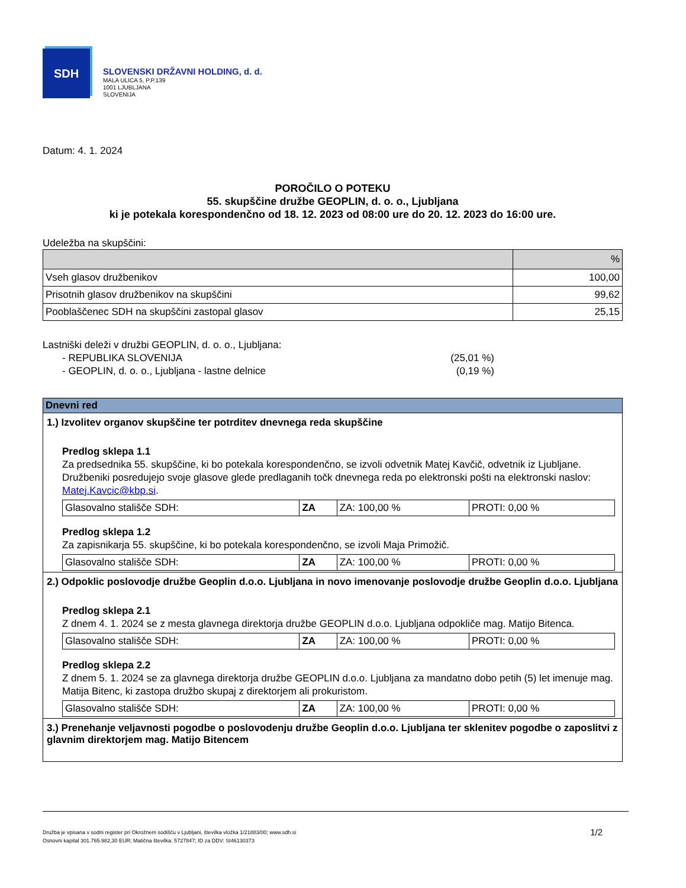SDH
SLOVENSKI DRŽAVNI HOLDING, d. d.
MALA ULICA 5, P.P.139
1001 LJUBLJANA
SLOVENIJA
Datum: 4. 1. 2024
POROČILO O POTEKU
55. skupščine družbe GEOPLIN, d. o. o., Ljubljana
ki je potekala korespondenčno od 18. 12. 2023 od 08:00 ure do 20. 12. 2023 do 16:00 ure.
Udeležba na skupščini:
| | % |
| --- | --- |
| Vseh glasov družbenikov | 100,00 |
| Prisotnih glasov družbenikov na skupščini | 99,62 |
| Pooblaščenec SDH na skupščini zastopal glasov | 25,15 |
Lastniški deleži v družbi GEOPLIN, d. o. o., Ljubljana:
- REPUBLIKA SLOVENIJA (25,01 %)
- GEOPLIN, d. o. o., Ljubljana - lastne delnice (0,19 %)
Dnevni red
1.) Izvolitev organov skupščine ter potrditev dnevnega reda skupščine
Predlog sklepa 1.1
Za predsednika 55. skupščine, ki bo potekala korespondenčno, se izvoli odvetnik Matej Kavčič, odvetnik iz Ljubljane. Družbeniki posredujejo svoje glasove glede predlaganih točk dnevnega reda po elektronski pošti na elektronski naslov: Matej.Kavcic@kbp.si.
| Glasovalno stališče SDH: | ZA | ZA: 100,00 % | PROTI: 0,00 % |
Predlog sklepa 1.2
Za zapisnikarja 55. skupščine, ki bo potekala korespondenčno, se izvoli Maja Primožič.
| Glasovalno stališče SDH: | ZA | ZA: 100,00 % | PROTI: 0,00 % |
2.) Odpoklic poslovodje družbe Geoplin d.o.o. Ljubljana in novo imenovanje poslovodje družbe Geoplin d.o.o. Ljubljana
Predlog sklepa 2.1
Z dnem 4. 1. 2024 se z mesta glavnega direktorja družbe GEOPLIN d.o.o. Ljubljana odpokliče mag. Matijo Bitenca.
| Glasovalno stališče SDH: | ZA | ZA: 100,00 % | PROTI: 0,00 % |
Predlog sklepa 2.2
Z dnem 5. 1. 2024 se za glavnega direktorja družbe GEOPLIN d.o.o. Ljubljana za mandatno dobo petih (5) let imenuje mag. Matija Bitenc, ki zastopa družbo skupaj z direktorjem ali prokuristom.
| Glasovalno stališče SDH: | ZA | ZA: 100,00 % | PROTI: 0,00 % |
3.) Prenehanje veljavnosti pogodbe o poslovodenju družbe Geoplin d.o.o. Ljubljana ter sklenitev pogodbe o zaposlitvi z glavnim direktorjem mag. Matijo Bitencem
Družba je vpisana v sodni register pri Okrožnem sodišču v Ljubljani, številka vložka 1/21883/00; www.sdh.si
Osnovni kapital 301.765.982,30 EUR; Matična številka: 5727847; ID za DDV: SI46130373
1/2